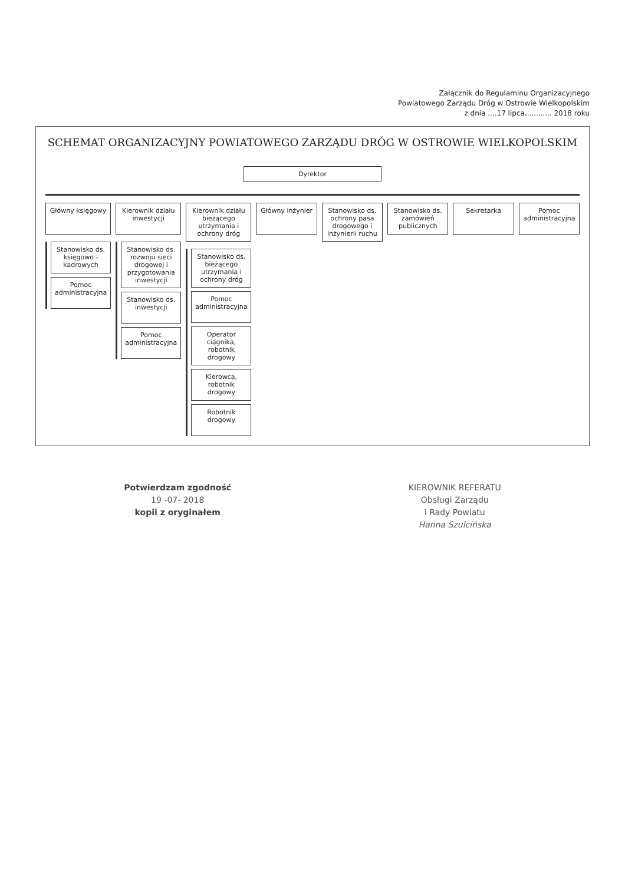Załącznik do Regulaminu Organizacyjnego
Powiatowego Zarządu Dróg w Ostrowie Wielkopolskim
z dnia ....17 lipca............ 2018 roku
SCHEMAT ORGANIZACYJNY POWIATOWEGO ZARZĄDU DRÓG W OSTROWIE WIELKOPOLSKIM
Dyrektor
Główny księgowy
Stanowisko ds. księgowo - kadrowych
Pomoc administracyjna
Kierownik działu inwestycji
Stanowisko ds. rozwoju sieci drogowej i przygotowania inwestycji
Stanowisko ds. inwestycji
Pomoc administracyjna
Kierownik działu bieżącego utrzymania i ochrony dróg
Stanowisko ds. bieżącego utrzymania i ochrony dróg
Pomoc administracyjna
Operator ciągnika, robotnik drogowy
Kierowca, robotnik drogowy
Robotnik drogowy
Główny inżynier Stanowisko ds. ochrony pasa drogowego i inżynierii ruchu
Stanowisko ds. zamówień publicznych
Sekretarka Pomoc administracyjna
Potwierdzam zgodność
19 -07- 2018
kopii z oryginałem
KIEROWNIK REFERATU
Obsługi Zarządu
i Rady Powiatu
Hanna Szulcińska